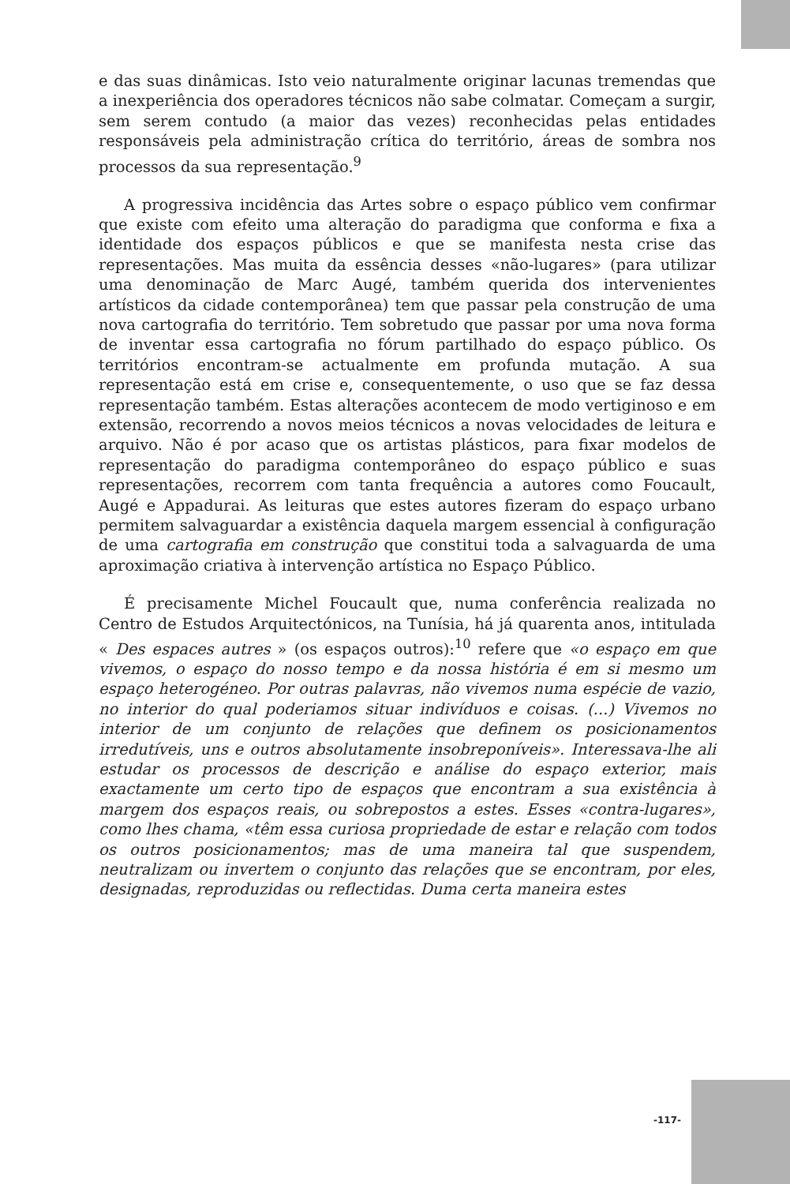e das suas dinâmicas. Isto veio naturalmente originar lacunas tremendas que a inexperiência dos operadores técnicos não sabe colmatar. Começam a surgir, sem serem contudo (a maior das vezes) reconhecidas pelas entidades responsáveis pela administração crítica do território, áreas de sombra nos processos da sua representação.<sup>9</sup>
A progressiva incidência das Artes sobre o espaço público vem confirmar que existe com efeito uma alteração do paradigma que conforma e fixa a identidade dos espaços públicos e que se manifesta nesta crise das representações. Mas muita da essência desses «não-lugares» (para utilizar uma denominação de Marc Augé, também querida dos intervenientes artísticos da cidade contemporânea) tem que passar pela construção de uma nova cartografia do território. Tem sobretudo que passar por uma nova forma de inventar essa cartografia no fórum partilhado do espaço público. Os territórios encontram-se actualmente em profunda mutação. A sua representação está em crise e, consequentemente, o uso que se faz dessa representação também. Estas alterações acontecem de modo vertiginoso e em extensão, recorrendo a novos meios técnicos a novas velocidades de leitura e arquivo. Não é por acaso que os artistas plásticos, para fixar modelos de representação do paradigma contemporâneo do espaço público e suas representações, recorrem com tanta frequência a autores como Foucault, Augé e Appadurai. As leituras que estes autores fizeram do espaço urbano permitem salvaguardar a existência daquela margem essencial à configuração de uma cartografia em construção que constitui toda a salvaguarda de uma aproximação criativa à intervenção artística no Espaço Público.
É precisamente Michel Foucault que, numa conferência realizada no Centro de Estudos Arquitectónicos, na Tunísia, há já quarenta anos, intitulada « Des espaces autres » (os espaços outros):<sup>10</sup> refere que «o espaço em que vivemos, o espaço do nosso tempo e da nossa história é em si mesmo um espaço heterogéneo. Por outras palavras, não vivemos numa espécie de vazio, no interior do qual poderiamos situar indivíduos e coisas. (...) Vivemos no interior de um conjunto de relações que definem os posicionamentos irredutíveis, uns e outros absolutamente insobreponíveis». Interessava-lhe ali estudar os processos de descrição e análise do espaço exterior, mais exactamente um certo tipo de espaços que encontram a sua existência à margem dos espaços reais, ou sobrepostos a estes. Esses «contra-lugares», como lhes chama, «têm essa curiosa propriedade de estar e relação com todos os outros posicionamentos; mas de uma maneira tal que suspendem, neutralizam ou invertem o conjunto das relações que se encontram, por eles, designadas, reproduzidas ou reflectidas. Duma certa maneira estes
-117-